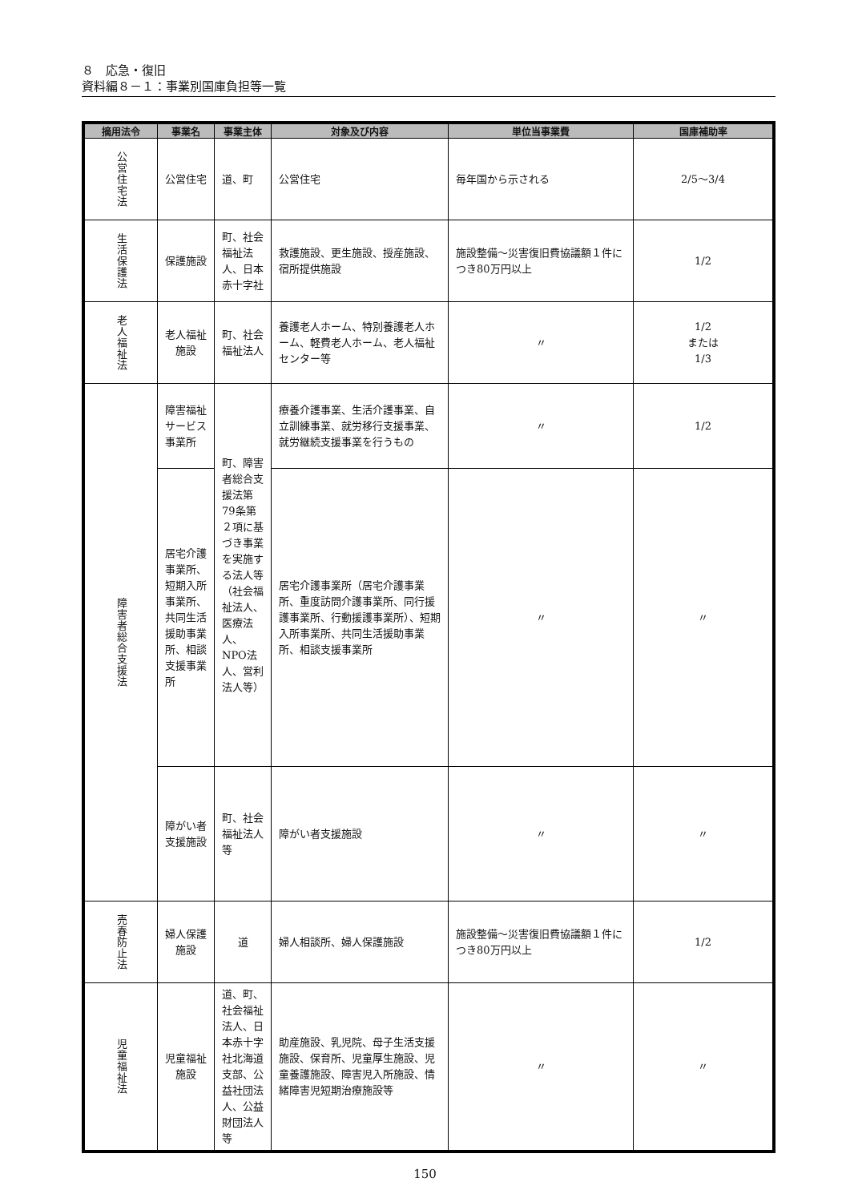８　応急・復旧
資料編８－１：事業別国庫負担等一覧
| 摘用法令 | 事業名 | 事業主体 | 対象及び内容 | 単位当事業費 | 国庫補助率 |
| --- | --- | --- | --- | --- | --- |
| 公営住宅法 | 公営住宅 | 道、町 | 公営住宅 | 毎年国から示される | 2/5～3/4 |
| 生活保護法 | 保護施設 | 町、社会福祉法人、日本赤十字社 | 救護施設、更生施設、授産施設、宿所提供施設 | 施設整備～災害復旧費協議額１件につき80万円以上 | 1/2 |
| 老人福祉法 | 老人福祉施設 | 町、社会福祉法人 | 養護老人ホーム、特別養護老人ホーム、軽費老人ホーム、老人福祉センター等 | 〃 | 1/2 または 1/3 |
| 障害者総合支援法 | 障害福祉サービス事業所 | 町、障害者総合支援法第79条第２項に基づき事業を実施する法人等（社会福祉法人、医療法人、NPO法人、営利法人等） | 療養介護事業、生活介護事業、自立訓練事業、就労移行支援事業、就労継続支援事業を行うもの | 〃 | 1/2 |
| | 居宅介護事業所、短期入所事業所、共同生活援助事業所、相談支援事業所 | | 居宅介護事業所（居宅介護事業所、重度訪問介護事業所、同行援護事業所、行動援護事業所）、短期入所事業所、共同生活援助事業所、相談支援事業所 | 〃 | 〃 |
| | 障がい者支援施設 | 町、社会福祉法人等 | 障がい者支援施設 | 〃 | 〃 |
| 売春防止法 | 婦人保護施設 | 道 | 婦人相談所、婦人保護施設 | 施設整備～災害復旧費協議額１件につき80万円以上 | 1/2 |
| 児童福祉法 | 児童福祉施設 | 道、町、社会福祉法人、日本赤十字社北海道支部、公益社団法人、公益財団法人等 | 助産施設、乳児院、母子生活支援施設、保育所、児童厚生施設、児童養護施設、障害児入所施設、情緒障害児短期治療施設等 | 〃 | 〃 |
150